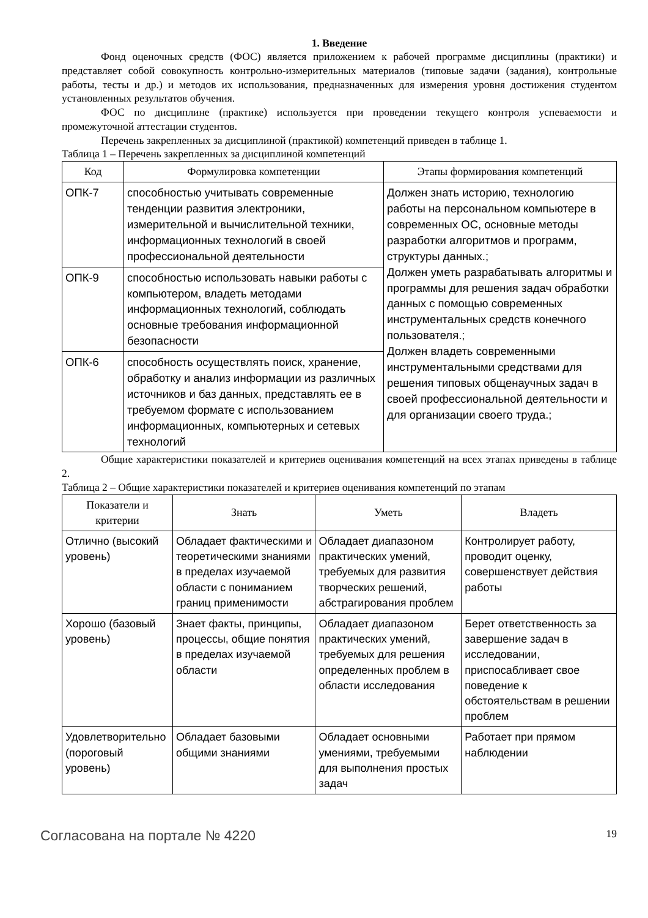1. Введение
Фонд оценочных средств (ФОС) является приложением к рабочей программе дисциплины (практики) и представляет собой совокупность контрольно-измерительных материалов (типовые задачи (задания), контрольные работы, тесты и др.) и методов их использования, предназначенных для измерения уровня достижения студентом установленных результатов обучения.
ФОС по дисциплине (практике) используется при проведении текущего контроля успеваемости и промежуточной аттестации студентов.
Перечень закрепленных за дисциплиной (практикой) компетенций приведен в таблице 1.
Таблица 1 – Перечень закрепленных за дисциплиной компетенций
| Код | Формулировка компетенции | Этапы формирования компетенций |
| --- | --- | --- |
| ОПК-7 | способностью учитывать современные тенденции развития электроники, измерительной и вычислительной техники, информационных технологий в своей профессиональной деятельности | Должен знать историю, технологию работы на персональном компьютере в современных ОС, основные методы разработки алгоритмов и программ, структуры данных.; Должен уметь разрабатывать алгоритмы и программы для решения задач обработки данных с помощью современных инструментальных средств конечного пользователя.; Должен владеть современными инструментальными средствами для решения типовых общенаучных задач в своей профессиональной деятельности и для организации своего труда.; |
| ОПК-9 | способностью использовать навыки работы с компьютером, владеть методами информационных технологий, соблюдать основные требования информационной безопасности | |
| ОПК-6 | способность осуществлять поиск, хранение, обработку и анализ информации из различных источников и баз данных, представлять ее в требуемом формате с использованием информационных, компьютерных и сетевых технологий | |
Общие характеристики показателей и критериев оценивания компетенций на всех этапах приведены в таблице 2.
Таблица 2 – Общие характеристики показателей и критериев оценивания компетенций по этапам
| Показатели и критерии | Знать | Уметь | Владеть |
| --- | --- | --- | --- |
| Отлично (высокий уровень) | Обладает фактическими и теоретическими знаниями в пределах изучаемой области с пониманием границ применимости | Обладает диапазоном практических умений, требуемых для развития творческих решений, абстрагирования проблем | Контролирует работу, проводит оценку, совершенствует действия работы |
| Хорошо (базовый уровень) | Знает факты, принципы, процессы, общие понятия в пределах изучаемой области | Обладает диапазоном практических умений, требуемых для решения определенных проблем в области исследования | Берет ответственность за завершение задач в исследовании, приспосабливает свое поведение к обстоятельствам в решении проблем |
| Удовлетворительно (пороговый уровень) | Обладает базовыми общими знаниями | Обладает основными умениями, требуемыми для выполнения простых задач | Работает при прямом наблюдении |
Согласована на портале № 4220 19